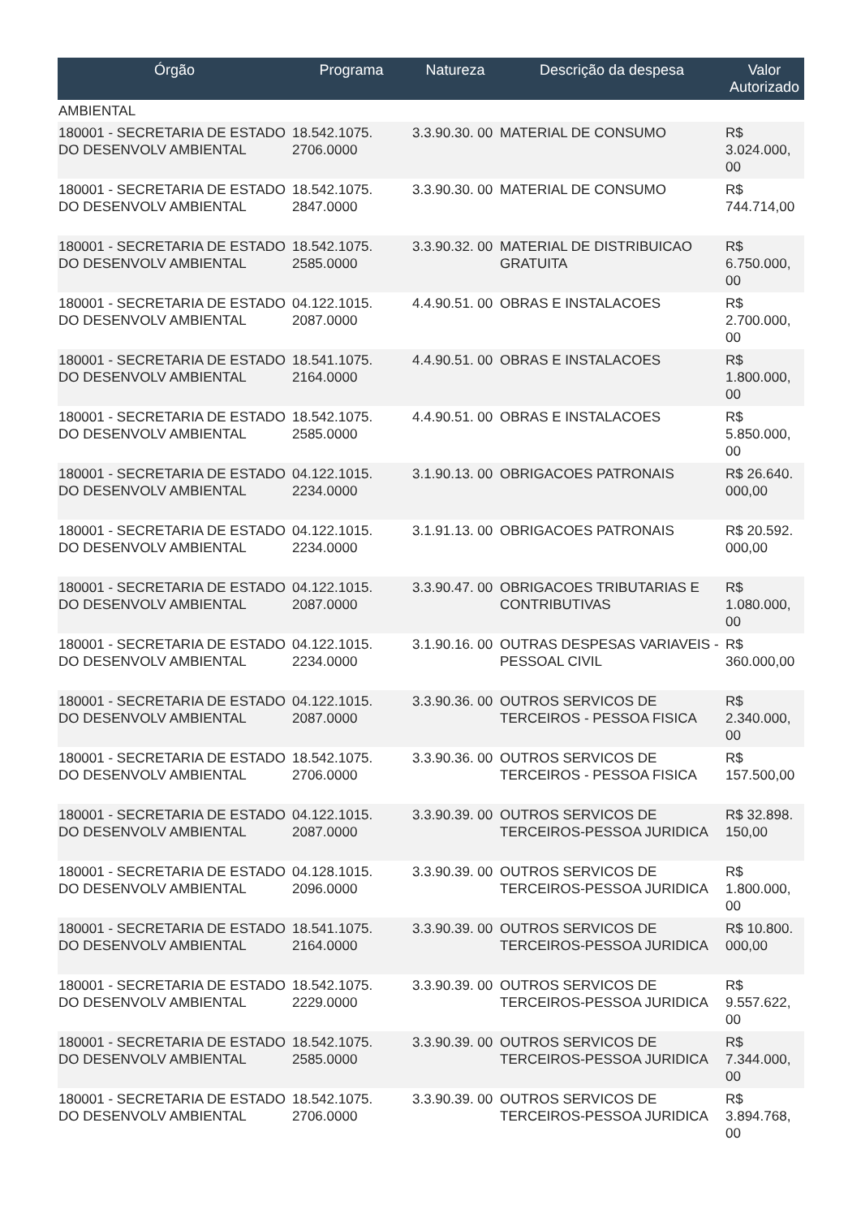| Órgão | Programa | Natureza | Descrição da despesa | Valor Autorizado |
| --- | --- | --- | --- | --- |
| AMBIENTAL | | | | |
| 180001 - SECRETARIA DE ESTADO DO DESENVOLV AMBIENTAL | 18.542.1075. 2706.0000 | 3.3.90.30. 00 | MATERIAL DE CONSUMO | R$ 3.024.000, 00 |
| 180001 - SECRETARIA DE ESTADO DO DESENVOLV AMBIENTAL | 18.542.1075. 2847.0000 | 3.3.90.30. 00 | MATERIAL DE CONSUMO | R$ 744.714,00 |
| 180001 - SECRETARIA DE ESTADO DO DESENVOLV AMBIENTAL | 18.542.1075. 2585.0000 | 3.3.90.32. 00 | MATERIAL DE DISTRIBUICAO GRATUITA | R$ 6.750.000, 00 |
| 180001 - SECRETARIA DE ESTADO DO DESENVOLV AMBIENTAL | 04.122.1015. 2087.0000 | 4.4.90.51. 00 | OBRAS E INSTALACOES | R$ 2.700.000, 00 |
| 180001 - SECRETARIA DE ESTADO DO DESENVOLV AMBIENTAL | 18.541.1075. 2164.0000 | 4.4.90.51. 00 | OBRAS E INSTALACOES | R$ 1.800.000, 00 |
| 180001 - SECRETARIA DE ESTADO DO DESENVOLV AMBIENTAL | 18.542.1075. 2585.0000 | 4.4.90.51. 00 | OBRAS E INSTALACOES | R$ 5.850.000, 00 |
| 180001 - SECRETARIA DE ESTADO DO DESENVOLV AMBIENTAL | 04.122.1015. 2234.0000 | 3.1.90.13. 00 | OBRIGACOES PATRONAIS | R$ 26.640. 000,00 |
| 180001 - SECRETARIA DE ESTADO DO DESENVOLV AMBIENTAL | 04.122.1015. 2234.0000 | 3.1.91.13. 00 | OBRIGACOES PATRONAIS | R$ 20.592. 000,00 |
| 180001 - SECRETARIA DE ESTADO DO DESENVOLV AMBIENTAL | 04.122.1015. 2087.0000 | 3.3.90.47. 00 | OBRIGACOES TRIBUTARIAS E CONTRIBUTIVAS | R$ 1.080.000, 00 |
| 180001 - SECRETARIA DE ESTADO DO DESENVOLV AMBIENTAL | 04.122.1015. 2234.0000 | 3.1.90.16. 00 | OUTRAS DESPESAS VARIAVEIS - PESSOAL CIVIL | R$ 360.000,00 |
| 180001 - SECRETARIA DE ESTADO DO DESENVOLV AMBIENTAL | 04.122.1015. 2087.0000 | 3.3.90.36. 00 | OUTROS SERVICOS DE TERCEIROS - PESSOA FISICA | R$ 2.340.000, 00 |
| 180001 - SECRETARIA DE ESTADO DO DESENVOLV AMBIENTAL | 18.542.1075. 2706.0000 | 3.3.90.36. 00 | OUTROS SERVICOS DE TERCEIROS - PESSOA FISICA | R$ 157.500,00 |
| 180001 - SECRETARIA DE ESTADO DO DESENVOLV AMBIENTAL | 04.122.1015. 2087.0000 | 3.3.90.39. 00 | OUTROS SERVICOS DE TERCEIROS-PESSOA JURIDICA | R$ 32.898. 150,00 |
| 180001 - SECRETARIA DE ESTADO DO DESENVOLV AMBIENTAL | 04.128.1015. 2096.0000 | 3.3.90.39. 00 | OUTROS SERVICOS DE TERCEIROS-PESSOA JURIDICA | R$ 1.800.000, 00 |
| 180001 - SECRETARIA DE ESTADO DO DESENVOLV AMBIENTAL | 18.541.1075. 2164.0000 | 3.3.90.39. 00 | OUTROS SERVICOS DE TERCEIROS-PESSOA JURIDICA | R$ 10.800. 000,00 |
| 180001 - SECRETARIA DE ESTADO DO DESENVOLV AMBIENTAL | 18.542.1075. 2229.0000 | 3.3.90.39. 00 | OUTROS SERVICOS DE TERCEIROS-PESSOA JURIDICA | R$ 9.557.622, 00 |
| 180001 - SECRETARIA DE ESTADO DO DESENVOLV AMBIENTAL | 18.542.1075. 2585.0000 | 3.3.90.39. 00 | OUTROS SERVICOS DE TERCEIROS-PESSOA JURIDICA | R$ 7.344.000, 00 |
| 180001 - SECRETARIA DE ESTADO DO DESENVOLV AMBIENTAL | 18.542.1075. 2706.0000 | 3.3.90.39. 00 | OUTROS SERVICOS DE TERCEIROS-PESSOA JURIDICA | R$ 3.894.768, 00 |